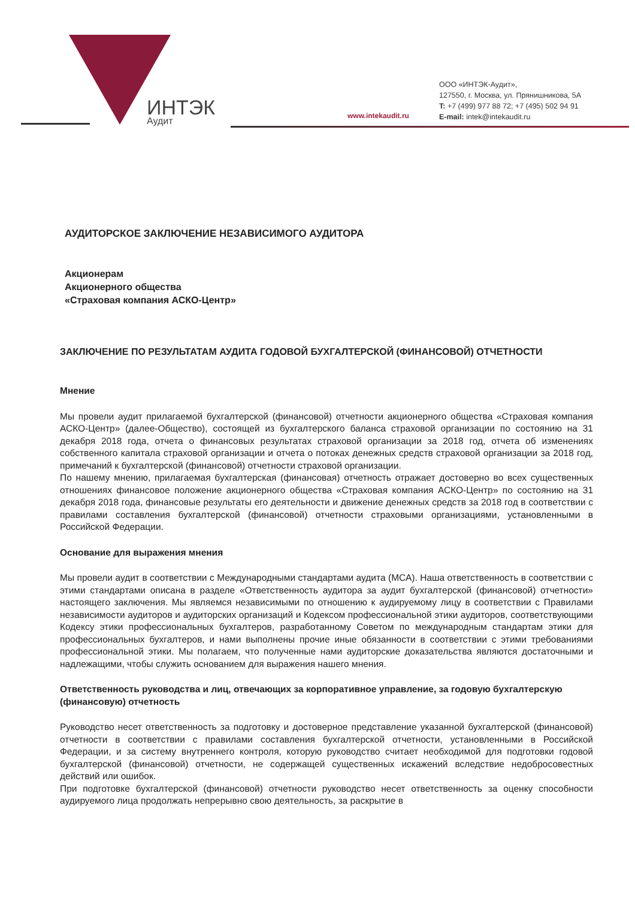ИНТЭК
Аудит
www.intekaudit.ru
ООО «ИНТЭК-Аудит»,
127550, г. Москва, ул. Прянишникова, 5А
T: +7 (499) 977 88 72; +7 (495) 502 94 91
E-mail: intek@intekaudit.ru
АУДИТОРСКОЕ ЗАКЛЮЧЕНИЕ НЕЗАВИСИМОГО АУДИТОРА
Акционерам
Акционерного общества
«Страховая компания АСКО-Центр»
ЗАКЛЮЧЕНИЕ ПО РЕЗУЛЬТАТАМ АУДИТА ГОДОВОЙ БУХГАЛТЕРСКОЙ (ФИНАНСОВОЙ) ОТЧЕТНОСТИ
Мнение
Мы провели аудит прилагаемой бухгалтерской (финансовой) отчетности акционерного общества «Страховая компания АСКО-Центр» (далее-Общество), состоящей из бухгалтерского баланса страховой организации по состоянию на 31 декабря 2018 года, отчета о финансовых результатах страховой организации за 2018 год, отчета об изменениях собственного капитала страховой организации и отчета о потоках денежных средств страховой организации за 2018 год, примечаний к бухгалтерской (финансовой) отчетности страховой организации.
По нашему мнению, прилагаемая бухгалтерская (финансовая) отчетность отражает достоверно во всех существенных отношениях финансовое положение акционерного общества «Страховая компания АСКО-Центр» по состоянию на 31 декабря 2018 года, финансовые результаты его деятельности и движение денежных средств за 2018 год в соответствии с правилами составления бухгалтерской (финансовой) отчетности страховыми организациями, установленными в Российской Федерации.
Основание для выражения мнения
Мы провели аудит в соответствии с Международными стандартами аудита (МСА). Наша ответственность в соответствии с этими стандартами описана в разделе «Ответственность аудитора за аудит бухгалтерской (финансовой) отчетности» настоящего заключения. Мы являемся независимыми по отношению к аудируемому лицу в соответствии с Правилами независимости аудиторов и аудиторских организаций и Кодексом профессиональной этики аудиторов, соответствующими Кодексу этики профессиональных бухгалтеров, разработанному Советом по международным стандартам этики для профессиональных бухгалтеров, и нами выполнены прочие иные обязанности в соответствии с этими требованиями профессиональной этики. Мы полагаем, что полученные нами аудиторские доказательства являются достаточными и надлежащими, чтобы служить основанием для выражения нашего мнения.
Ответственность руководства и лиц, отвечающих за корпоративное управление, за годовую бухгалтерскую (финансовую) отчетность
Руководство несет ответственность за подготовку и достоверное представление указанной бухгалтерской (финансовой) отчетности в соответствии с правилами составления бухгалтерской отчетности, установленными в Российской Федерации, и за систему внутреннего контроля, которую руководство считает необходимой для подготовки годовой бухгалтерской (финансовой) отчетности, не содержащей существенных искажений вследствие недобросовестных действий или ошибок.
При подготовке бухгалтерской (финансовой) отчетности руководство несет ответственность за оценку способности аудируемого лица продолжать непрерывно свою деятельность, за раскрытие в